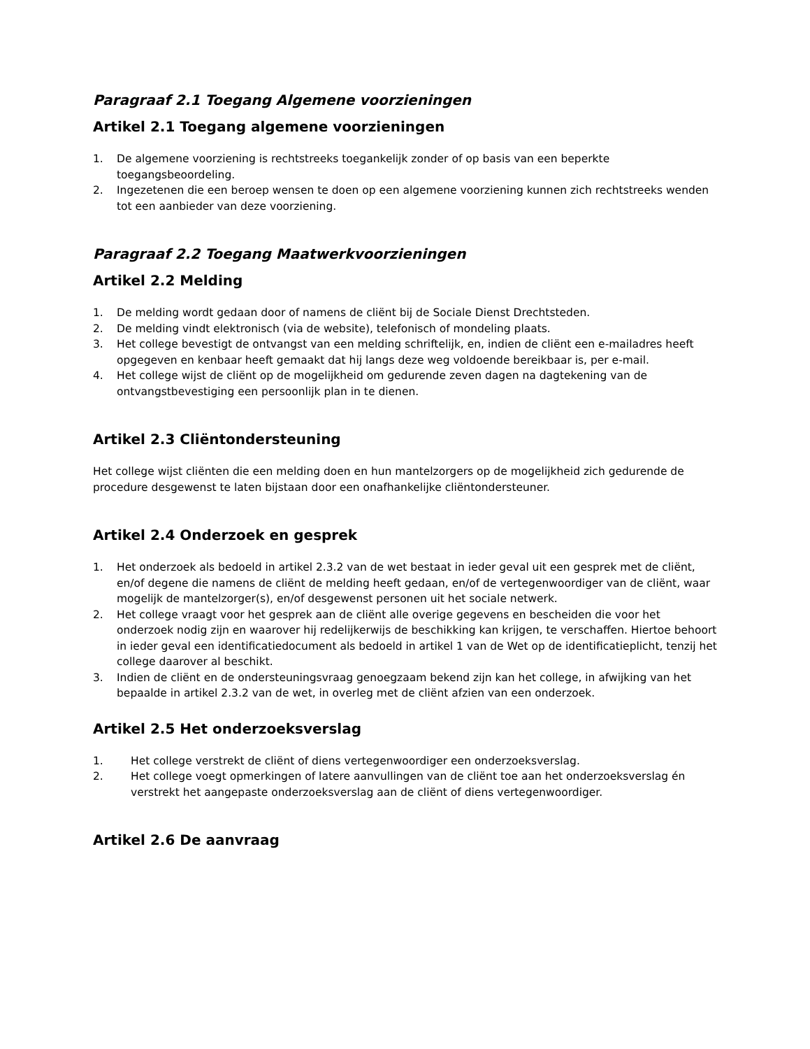Paragraaf 2.1 Toegang Algemene voorzieningen
Artikel 2.1 Toegang algemene voorzieningen
1. De algemene voorziening is rechtstreeks toegankelijk zonder of op basis van een beperkte toegangsbeoordeling.
2. Ingezetenen die een beroep wensen te doen op een algemene voorziening kunnen zich rechtstreeks wenden tot een aanbieder van deze voorziening.
Paragraaf 2.2 Toegang Maatwerkvoorzieningen
Artikel 2.2 Melding
1. De melding wordt gedaan door of namens de cliënt bij de Sociale Dienst Drechtsteden.
2. De melding vindt elektronisch (via de website), telefonisch of mondeling plaats.
3. Het college bevestigt de ontvangst van een melding schriftelijk, en, indien de cliënt een e-mailadres heeft opgegeven en kenbaar heeft gemaakt dat hij langs deze weg voldoende bereikbaar is, per e-mail.
4. Het college wijst de cliënt op de mogelijkheid om gedurende zeven dagen na dagtekening van de ontvangstbevestiging een persoonlijk plan in te dienen.
Artikel 2.3 Cliëntondersteuning
Het college wijst cliënten die een melding doen en hun mantelzorgers op de mogelijkheid zich gedurende de procedure desgewenst te laten bijstaan door een onafhankelijke cliëntondersteuner.
Artikel 2.4 Onderzoek en gesprek
1. Het onderzoek als bedoeld in artikel 2.3.2 van de wet bestaat in ieder geval uit een gesprek met de cliënt, en/of degene die namens de cliënt de melding heeft gedaan, en/of de vertegenwoordiger van de cliënt, waar mogelijk de mantelzorger(s), en/of desgewenst personen uit het sociale netwerk.
2. Het college vraagt voor het gesprek aan de cliënt alle overige gegevens en bescheiden die voor het onderzoek nodig zijn en waarover hij redelijkerwijs de beschikking kan krijgen, te verschaffen. Hiertoe behoort in ieder geval een identificatiedocument als bedoeld in artikel 1 van de Wet op de identificatieplicht, tenzij het college daarover al beschikt.
3. Indien de cliënt en de ondersteuningsvraag genoegzaam bekend zijn kan het college, in afwijking van het bepaalde in artikel 2.3.2 van de wet, in overleg met de cliënt afzien van een onderzoek.
Artikel 2.5 Het onderzoeksverslag
1. Het college verstrekt de cliënt of diens vertegenwoordiger een onderzoeksverslag.
2. Het college voegt opmerkingen of latere aanvullingen van de cliënt toe aan het onderzoeksverslag én verstrekt het aangepaste onderzoeksverslag aan de cliënt of diens vertegenwoordiger.
Artikel 2.6 De aanvraag